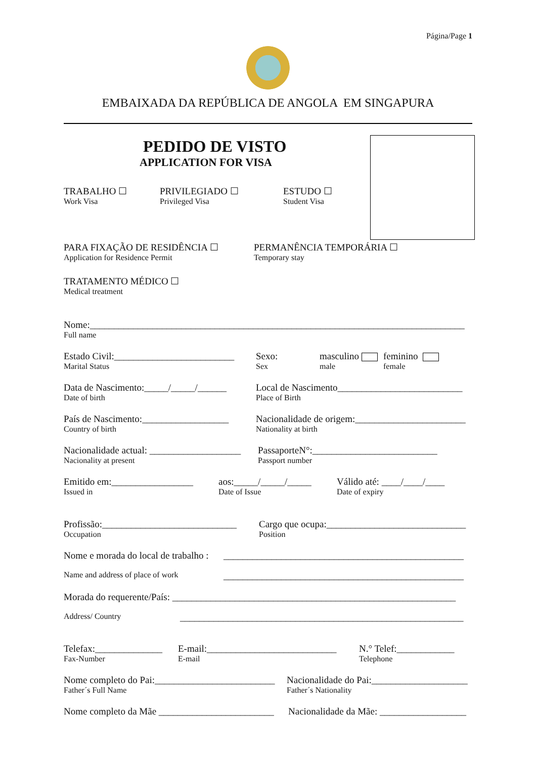Página/Page 1
EMBAIXADA DA REPÚBLICA DE ANGOLA EM SINGAPURA
PEDIDO DE VISTO
APPLICATION FOR VISA
TRABALHO ☐
Work Visa
PRIVILEGIADO ☐
Privileged Visa
ESTUDO ☐
Student Visa
PARA FIXAÇÃO DE RESIDÊNCIA ☐
Application for Residence Permit
PERMANÊNCIA TEMPORÁRIA ☐
Temporary stay
TRATAMENTO MÉDICO ☐
Medical treatment
Nome:______________________________________________________________________________
Full name
Estado Civil:_________________________
Marital Status
Sexo:
Sex
masculino
male
feminino
female
Data de Nascimento:_____/_____/______
Date of birth
Local de Nascimento__________________________
Place of Birth
País de Nascimento:__________________
Country of birth
Nacionalidade de origem:_______________________
Nationality at birth
Nacionalidade actual: ___________________
Nacionality at present
PassaporteN°:__________________________
Passport number
Emitido em:_________________
Issued in
aos:_____/_____/_____
Date of Issue
Válido até: ____/____/____
Date of expiry
Profissão:____________________________
Occupation
Cargo que ocupa:_____________________________
Position
Nome e morada do local de trabalho :
__________________________________________________
Name and address of place of work
__________________________________________________
Morada do requerente/País: ___________________________________________________________
Address/ Country
___________________________________________________________
Telefax:______________
Fax-Number
E-mail:___________________________
E-mail
N.° Telef:____________
Telephone
Nome completo do Pai:_________________________
Father´s Full Name
Nacionalidade do Pai:____________________
Father´s Nationality
Nome completo da Mãe ________________________
Nacionalidade da Mãe: __________________